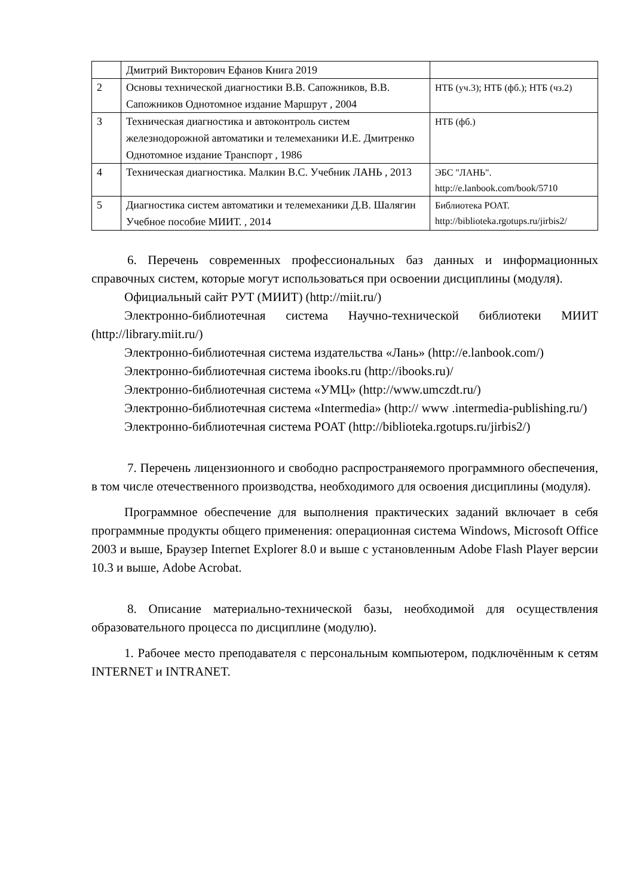| | Дмитрий Викторович Ефанов Книга 2019 | |
| 2 | Основы технической диагностики В.В. Сапожников, В.В. Сапожников Однотомное издание Маршрут , 2004 | НТБ (уч.3); НТБ (фб.); НТБ (чз.2) |
| 3 | Техническая диагностика и автоконтроль систем железнодорожной автоматики и телемеханики И.Е. Дмитренко Однотомное издание Транспорт , 1986 | НТБ (фб.) |
| 4 | Техническая диагностика. Малкин В.С. Учебник ЛАНЬ , 2013 | ЭБС "ЛАНЬ". http://e.lanbook.com/book/5710 |
| 5 | Диагностика систем автоматики и телемеханики Д.В. Шалягин Учебное пособие МИИТ. , 2014 | Библиотека РОАТ. http://biblioteka.rgotups.ru/jirbis2/ |
6. Перечень современных профессиональных баз данных и информационных справочных систем, которые могут использоваться при освоении дисциплины (модуля).
Официальный сайт РУТ (МИИТ) (http://miit.ru/)
Электронно-библиотечная система Научно-технической библиотеки МИИТ (http://library.miit.ru/)
Электронно-библиотечная система издательства «Лань» (http://e.lanbook.com/)
Электронно-библиотечная система ibooks.ru (http://ibooks.ru)/
Электронно-библиотечная система «УМЦ» (http://www.umczdt.ru/)
Электронно-библиотечная система «Intermedia» (http:// www .intermedia-publishing.ru/)
Электронно-библиотечная система РОАТ (http://biblioteka.rgotups.ru/jirbis2/)
7. Перечень лицензионного и свободно распространяемого программного обеспечения, в том числе отечественного производства, необходимого для освоения дисциплины (модуля).
Программное обеспечение для выполнения практических заданий включает в себя программные продукты общего применения: операционная система Windows, Microsoft Office 2003 и выше, Браузер Internet Explorer 8.0 и выше с установленным Adobe Flash Player версии 10.3 и выше, Adobe Acrobat.
8. Описание материально-технической базы, необходимой для осуществления образовательного процесса по дисциплине (модулю).
1. Рабочее место преподавателя с персональным компьютером, подключённым к сетям INTERNET и INTRANET.